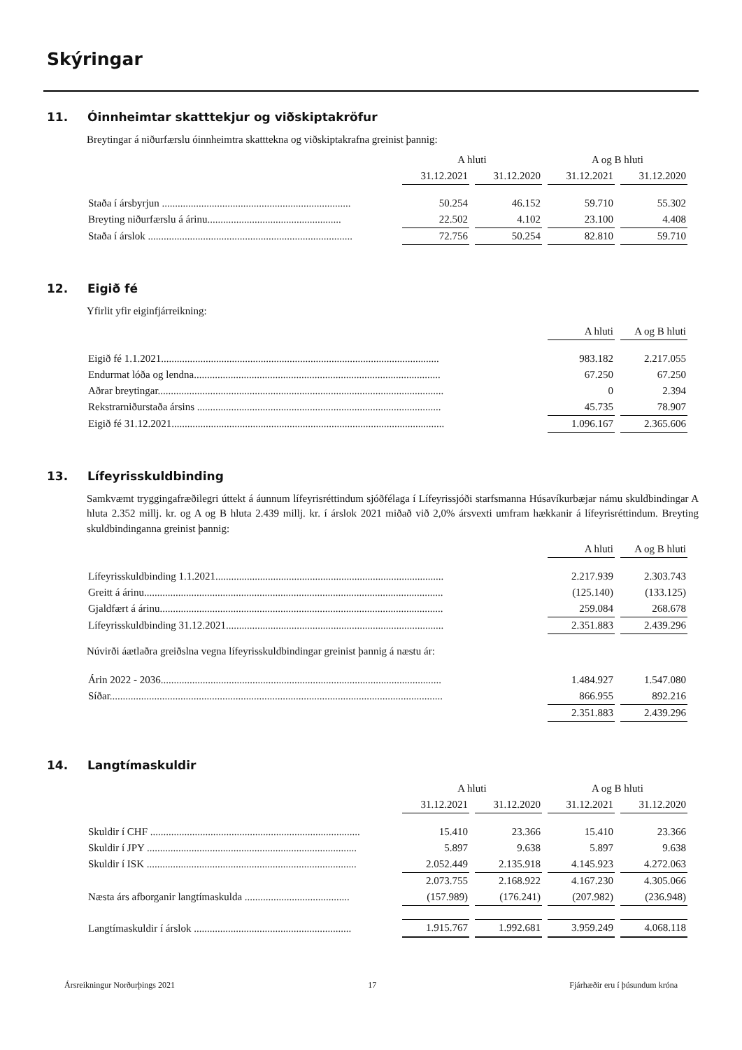Skýringar
11. Óinnheimtar skatttekjur og viðskiptakröfur
Breytingar á niðurfærslu óinnheimtra skatttekna og viðskiptakrafna greinist þannig:
| | A hluti | | A og B hluti | |
| --- | --- | --- | --- | --- |
| | 31.12.2021 | 31.12.2020 | 31.12.2021 | 31.12.2020 |
| Staða í ársbyrjun ........................................................................ | 50.254 | 46.152 | 59.710 | 55.302 |
| Breyting niðurfærslu á árinu................................................... | 22.502 | 4.102 | 23.100 | 4.408 |
| Staða í árslok .............................................................................. | 72.756 | 50.254 | 82.810 | 59.710 |
12. Eigið fé
Yfirlit yfir eiginfjárreikning:
| | A hluti | A og B hluti |
| --- | --- | --- |
| Eigið fé 1.1.2021.......................................................................................................... | 983.182 | 2.217.055 |
| Endurmat lóða og lendna.............................................................................................. | 67.250 | 67.250 |
| Aðrar breytingar............................................................................................................. | 0 | 2.394 |
| Rekstrarniðurstaða ársins ............................................................................................. | 45.735 | 78.907 |
| Eigið fé 31.12.2021........................................................................................................ | 1.096.167 | 2.365.606 |
13. Lífeyrisskuldbinding
Samkvæmt tryggingafræðilegri úttekt á áunnum lífeyrisréttindum sjóðfélaga í Lífeyrissjóði starfsmanna Húsavíkurbæjar námu skuldbindingar A hluta 2.352 millj. kr. og A og B hluta 2.439 millj. kr. í árslok 2021 miðað við 2,0% ársvexti umfram hækkanir á lífeyrisréttindum. Breyting skuldbindinganna greinist þannig:
| | A hluti | A og B hluti |
| --- | --- | --- |
| Lífeyrisskuldbinding 1.1.2021....................................................................................... | 2.217.939 | 2.303.743 |
| Greitt á árinu.................................................................................................................. | (125.140) | (133.125) |
| Gjaldfært á árinu............................................................................................................ | 259.084 | 268.678 |
| Lífeyrisskuldbinding 31.12.2021................................................................................... | 2.351.883 | 2.439.296 |
Núvirði áætlaðra greiðslna vegna lífeyrisskuldbindingar greinist þannig á næstu ár:
| Árin 2022 - 2036........................................................................................................... | 1.484.927 | 1.547.080 |
| Síðar............................................................................................................................... | 866.955 | 892.216 |
| | 2.351.883 | 2.439.296 |
14. Langtímaskuldir
| | A hluti | | A og B hluti | |
| --- | --- | --- | --- | --- |
| | 31.12.2021 | 31.12.2020 | 31.12.2021 | 31.12.2020 |
| Skuldir í CHF ................................................................................ | 15.410 | 23.366 | 15.410 | 23.366 |
| Skuldir í JPY ................................................................................ | 5.897 | 9.638 | 5.897 | 9.638 |
| Skuldir í ISK ................................................................................ | 2.052.449 | 2.135.918 | 4.145.923 | 4.272.063 |
| | 2.073.755 | 2.168.922 | 4.167.230 | 4.305.066 |
| Næsta árs afborganir langtímaskulda ........................................ | (157.989) | (176.241) | (207.982) | (236.948) |
| Langtímaskuldir í árslok ............................................................ | 1.915.767 | 1.992.681 | 3.959.249 | 4.068.118 |
Ársreikningur Norðurþings 2021 17 Fjárhæðir eru í þúsundum króna